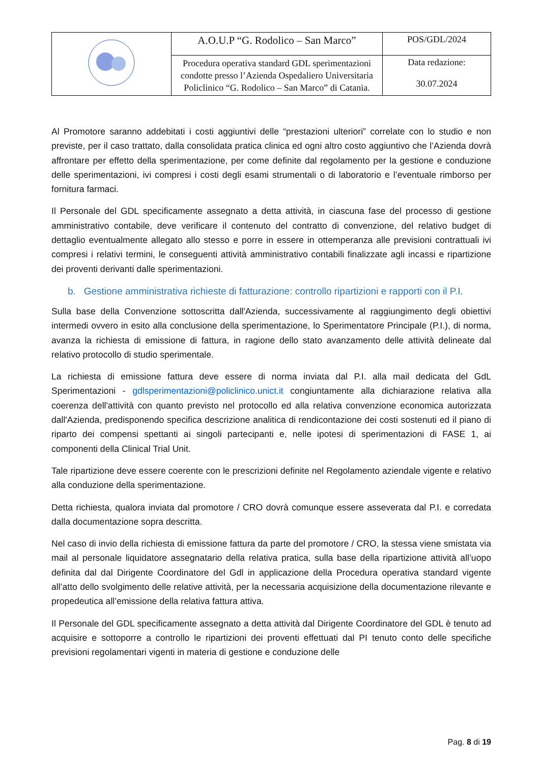| | A.O.U.P “G. Rodolico – San Marco” | POS/GDL/2024 |
| | Procedura operativa standard GDL sperimentazioni condotte presso l’Azienda Ospedaliero Universitaria Policlinico “G. Rodolico – San Marco” di Catania. | Data redazione: 30.07.2024 |
Al Promotore saranno addebitati i costi aggiuntivi delle “prestazioni ulteriori” correlate con lo studio e non previste, per il caso trattato, dalla consolidata pratica clinica ed ogni altro costo aggiuntivo che l’Azienda dovrà affrontare per effetto della sperimentazione, per come definite dal regolamento per la gestione e conduzione delle sperimentazioni, ivi compresi i costi degli esami strumentali o di laboratorio e l’eventuale rimborso per fornitura farmaci.
Il Personale del GDL specificamente assegnato a detta attività, in ciascuna fase del processo di gestione amministrativo contabile, deve verificare il contenuto del contratto di convenzione, del relativo budget di dettaglio eventualmente allegato allo stesso e porre in essere in ottemperanza alle previsioni contrattuali ivi compresi i relativi termini, le conseguenti attività amministrativo contabili finalizzate agli incassi e ripartizione dei proventi derivanti dalle sperimentazioni.
b. Gestione amministrativa richieste di fatturazione: controllo ripartizioni e rapporti con il P.I.
Sulla base della Convenzione sottoscritta dall'Azienda, successivamente al raggiungimento degli obiettivi intermedi ovvero in esito alla conclusione della sperimentazione, lo Sperimentatore Principale (P.I.), di norma, avanza la richiesta di emissione di fattura, in ragione dello stato avanzamento delle attività delineate dal relativo protocollo di studio sperimentale.
La richiesta di emissione fattura deve essere di norma inviata dal P.I. alla mail dedicata del GdL Sperimentazioni - gdlsperimentazioni@policlinico.unict.it congiuntamente alla dichiarazione relativa alla coerenza dell'attività con quanto previsto nel protocollo ed alla relativa convenzione economica autorizzata dall'Azienda, predisponendo specifica descrizione analitica di rendicontazione dei costi sostenuti ed il piano di riparto dei compensi spettanti ai singoli partecipanti e, nelle ipotesi di sperimentazioni di FASE 1, ai componenti della Clinical Trial Unit.
Tale ripartizione deve essere coerente con le prescrizioni definite nel Regolamento aziendale vigente e relativo alla conduzione della sperimentazione.
Detta richiesta, qualora inviata dal promotore / CRO dovrà comunque essere asseverata dal P.I. e corredata dalla documentazione sopra descritta.
Nel caso di invio della richiesta di emissione fattura da parte del promotore / CRO, la stessa viene smistata via mail al personale liquidatore assegnatario della relativa pratica, sulla base della ripartizione attività all’uopo definita dal dal Dirigente Coordinatore del Gdl in applicazione della Procedura operativa standard vigente all’atto dello svolgimento delle relative attività, per la necessaria acquisizione della documentazione rilevante e propedeutica all’emissione della relativa fattura attiva.
Il Personale del GDL specificamente assegnato a detta attività dal Dirigente Coordinatore del GDL è tenuto ad acquisire e sottoporre a controllo le ripartizioni dei proventi effettuati dal PI tenuto conto delle specifiche previsioni regolamentari vigenti in materia di gestione e conduzione delle
Pag. 8 di 19